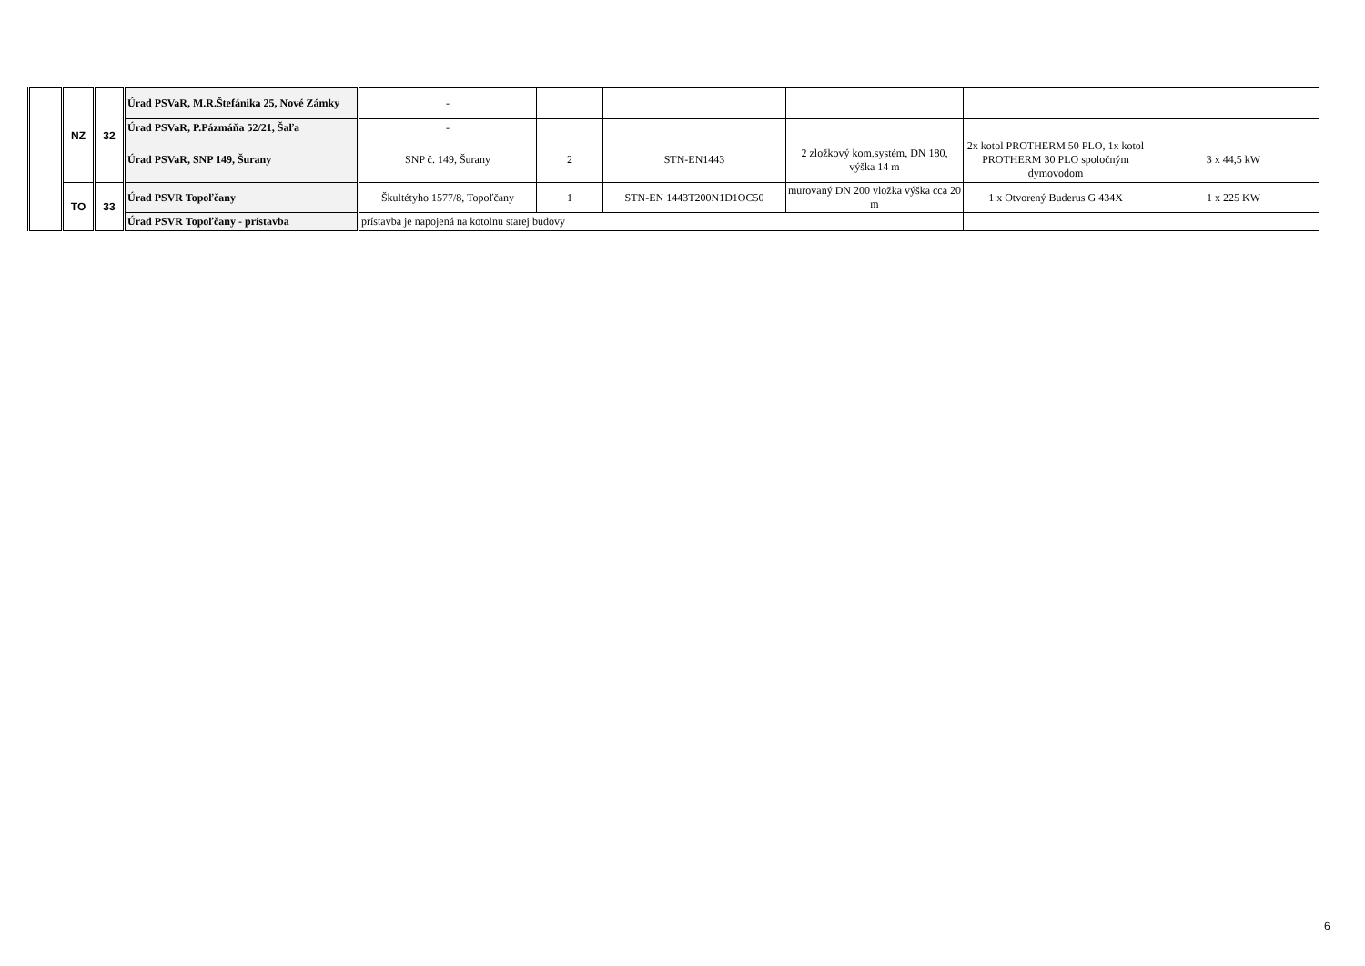| | NZ | 32 | Úrad PSVaR, M.R.Štefánika 25, Nové Zámky | - | | | | | |
| | | | Úrad PSVaR, P.Pázmáňa 52/21, Šaľa | - | | | | | |
| | | | Úrad PSVaR, SNP 149, Šurany | SNP č. 149, Šurany | 2 | STN-EN1443 | 2 zložkový kom.systém, DN 180, výška 14 m | 2x kotol PROTHERM 50 PLO, 1x kotol PROTHERM 30 PLO spoločným dymovodom | 3 x 44,5 kW |
| | TO | 33 | Úrad PSVR Topoľčany | Škultétyho 1577/8, Topoľčany | 1 | STN-EN 1443T200N1D1OC50 | murovaný DN 200 vložka výška cca 20 m | 1 x Otvorený Buderus G 434X | 1 x 225 KW |
| | | | Úrad PSVR Topoľčany - prístavba | prístavba je napojená na kotolnu starej budovy | | | | | |
6